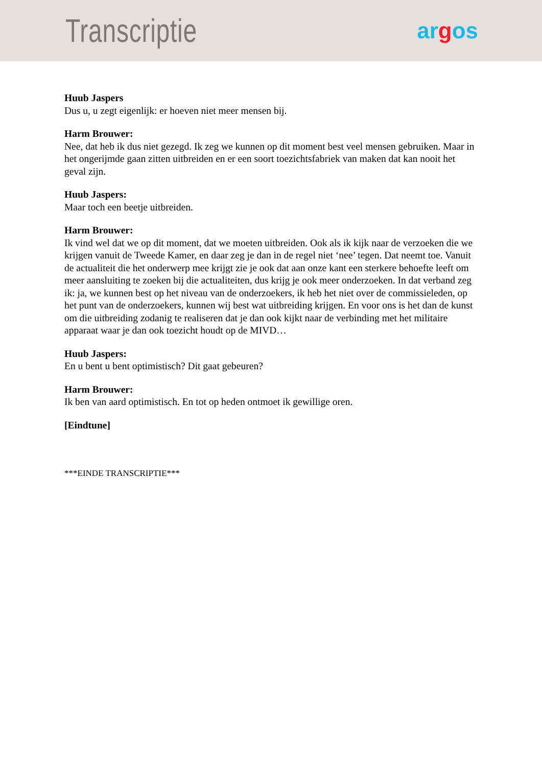Transcriptie
argos
Huub Jaspers
Dus u, u zegt eigenlijk: er hoeven niet meer mensen bij.
Harm Brouwer:
Nee, dat heb ik dus niet gezegd. Ik zeg we kunnen op dit moment best veel mensen gebruiken. Maar in het ongerijmde gaan zitten uitbreiden en er een soort toezichtsfabriek van maken dat kan nooit het geval zijn.
Huub Jaspers:
Maar toch een beetje uitbreiden.
Harm Brouwer:
Ik vind wel dat we op dit moment, dat we moeten uitbreiden. Ook als ik kijk naar de verzoeken die we krijgen vanuit de Tweede Kamer, en daar zeg je dan in de regel niet ‘nee’ tegen. Dat neemt toe. Vanuit de actualiteit die het onderwerp mee krijgt zie je ook dat aan onze kant een sterkere behoefte leeft om meer aansluiting te zoeken bij die actualiteiten, dus krijg je ook meer onderzoeken. In dat verband zeg ik: ja, we kunnen best op het niveau van de onderzoekers, ik heb het niet over de commissieleden, op het punt van de onderzoekers, kunnen wij best wat uitbreiding krijgen. En voor ons is het dan de kunst om die uitbreiding zodanig te realiseren dat je dan ook kijkt naar de verbinding met het militaire apparaat waar je dan ook toezicht houdt op de MIVD…
Huub Jaspers:
En u bent u bent optimistisch? Dit gaat gebeuren?
Harm Brouwer:
Ik ben van aard optimistisch. En tot op heden ontmoet ik gewillige oren.
[Eindtune]
***EINDE TRANSCRIPTIE***